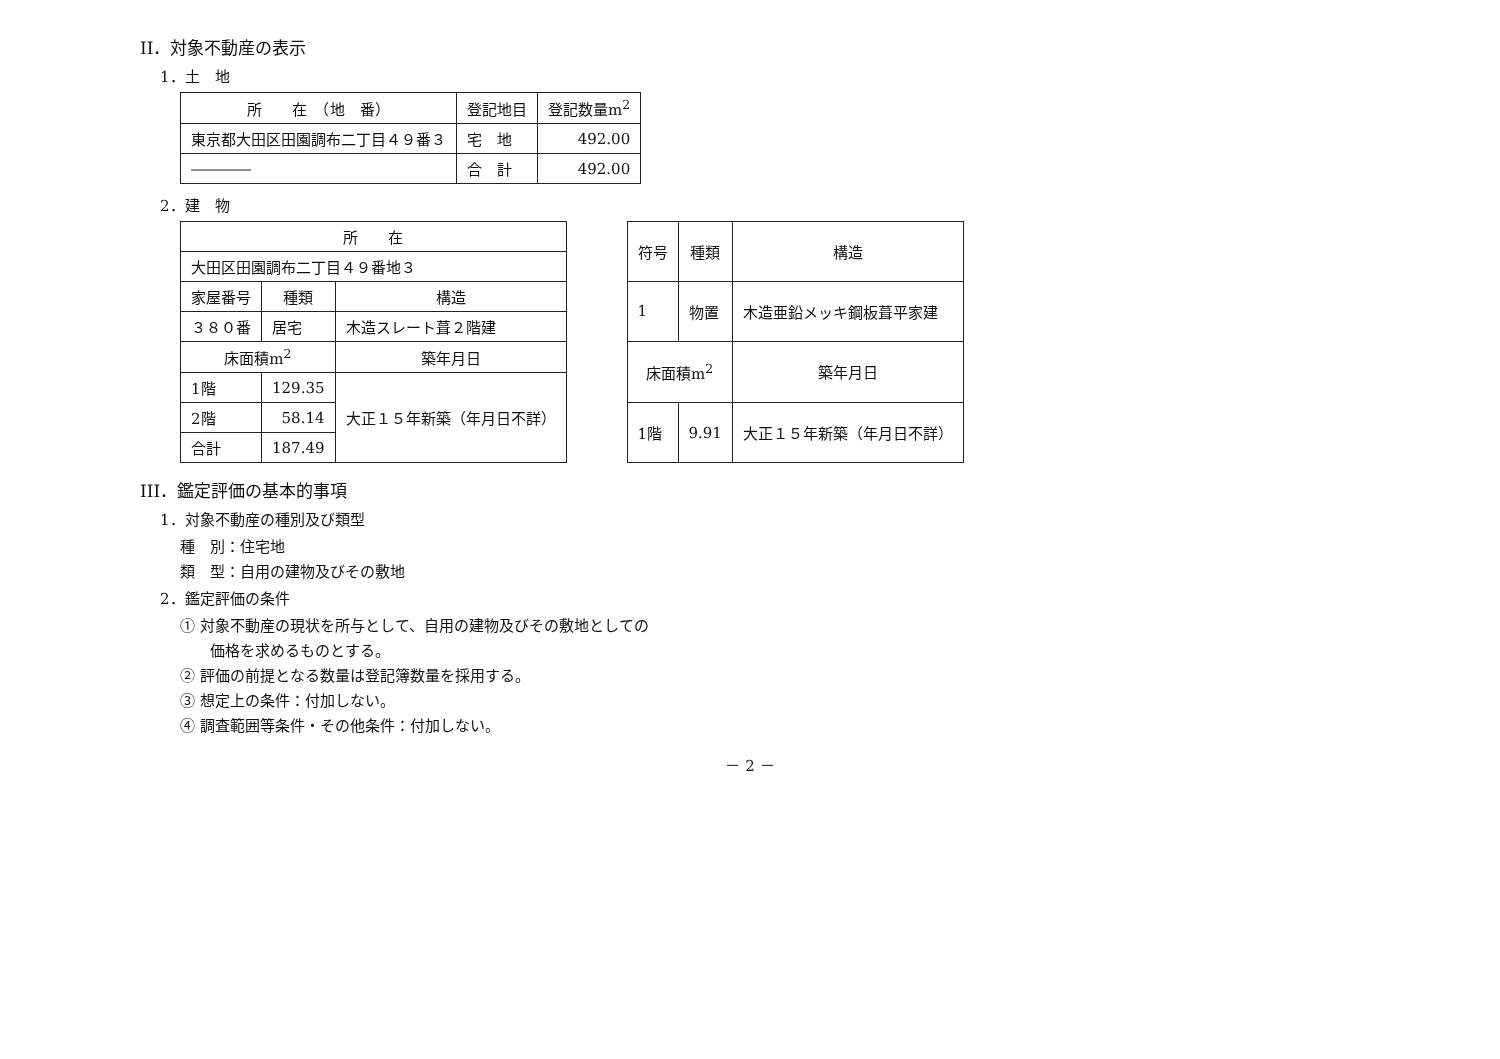II．対象不動産の表示
1．土　地
| 所 在 （地 番） | 登記地目 | 登記数量m<sup>2</sup> |
| --- | --- | --- |
| 東京都大田区田園調布二丁目４９番３ | 宅 地 | 492.00 |
| ―――― | 合 計 | 492.00 |
2．建　物
| 所 在 | | |
| --- | --- | --- |
| 大田区田園調布二丁目４９番地３ | | |
| 家屋番号 | 種類 | 構造 |
| ３８０番 | 居宅 | 木造スレート葺２階建 |
| 床面積m<sup>2</sup> | | 築年月日 |
| 1階 | 129.35 | 大正１５年新築（年月日不詳） |
| 2階 | 58.14 | |
| 合計 | 187.49 | |
| 符号 | 種類 | 構造 |
| --- | --- | --- |
| 1 | 物置 | 木造亜鉛メッキ鋼板葺平家建 |
| 床面積m<sup>2</sup> | | 築年月日 |
| 1階 | 9.91 | 大正１５年新築（年月日不詳） |
III．鑑定評価の基本的事項
1．対象不動産の種別及び類型
種　別：住宅地
類　型：自用の建物及びその敷地
2．鑑定評価の条件
① 対象不動産の現状を所与として、自用の建物及びその敷地としての
価格を求めるものとする。
② 評価の前提となる数量は登記簿数量を採用する。
③ 想定上の条件：付加しない。
④ 調査範囲等条件・その他条件：付加しない。
－ 2 －